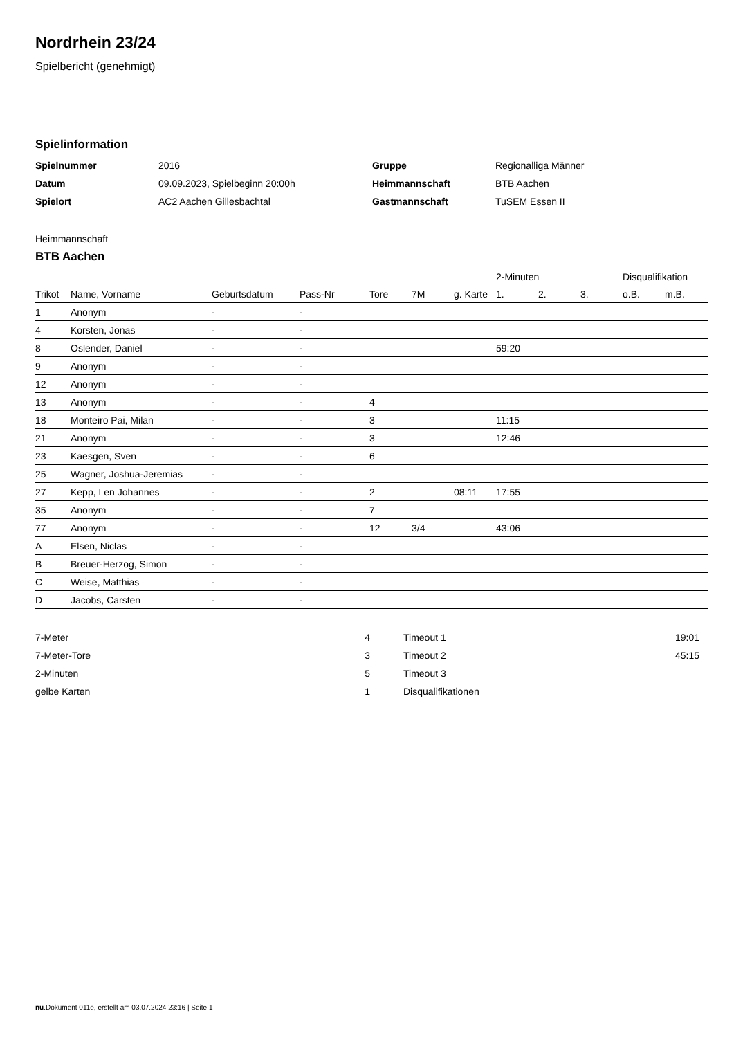Nordrhein 23/24
Spielbericht (genehmigt)
Spielinformation
| Spielnummer | 2016 |
| Datum | 09.09.2023, Spielbeginn 20:00h |
| Spielort | AC2 Aachen Gillesbachtal |
| Gruppe | Regionalliga Männer |
| Heimmannschaft | BTB Aachen |
| Gastmannschaft | TuSEM Essen II |
Heimmannschaft
BTB Aachen
| | | | | | | | 2-Minuten | | | Disqualifikation | |
| --- | --- | --- | --- | --- | --- | --- | --- | --- | --- | --- | --- |
| Trikot | Name, Vorname | Geburtsdatum | Pass-Nr | Tore | 7M | g. Karte | 1. | 2. | 3. | o.B. | m.B. |
| 1 | Anonym | - | - | | | | | | | | |
| 4 | Korsten, Jonas | - | - | | | | | | | | |
| 8 | Oslender, Daniel | - | - | | | | 59:20 | | | | |
| 9 | Anonym | - | - | | | | | | | | |
| 12 | Anonym | - | - | | | | | | | | |
| 13 | Anonym | - | - | 4 | | | | | | | |
| 18 | Monteiro Pai, Milan | - | - | 3 | | | 11:15 | | | | |
| 21 | Anonym | - | - | 3 | | | 12:46 | | | | |
| 23 | Kaesgen, Sven | - | - | 6 | | | | | | | |
| 25 | Wagner, Joshua-Jeremias | - | - | | | | | | | | |
| 27 | Kepp, Len Johannes | - | - | 2 | | 08:11 | 17:55 | | | | |
| 35 | Anonym | - | - | 7 | | | | | | | |
| 77 | Anonym | - | - | 12 | 3/4 | | 43:06 | | | | |
| A | Elsen, Niclas | - | - | | | | | | | | |
| B | Breuer-Herzog, Simon | - | - | | | | | | | | |
| C | Weise, Matthias | - | - | | | | | | | | |
| D | Jacobs, Carsten | - | - | | | | | | | | |
| 7-Meter | 4 |
| 7-Meter-Tore | 3 |
| 2-Minuten | 5 |
| gelbe Karten | 1 |
| Timeout 1 | 19:01 |
| Timeout 2 | 45:15 |
| Timeout 3 | |
| Disqualifikationen | |
nu.Dokument 011e, erstellt am 03.07.2024 23:16 | Seite 1